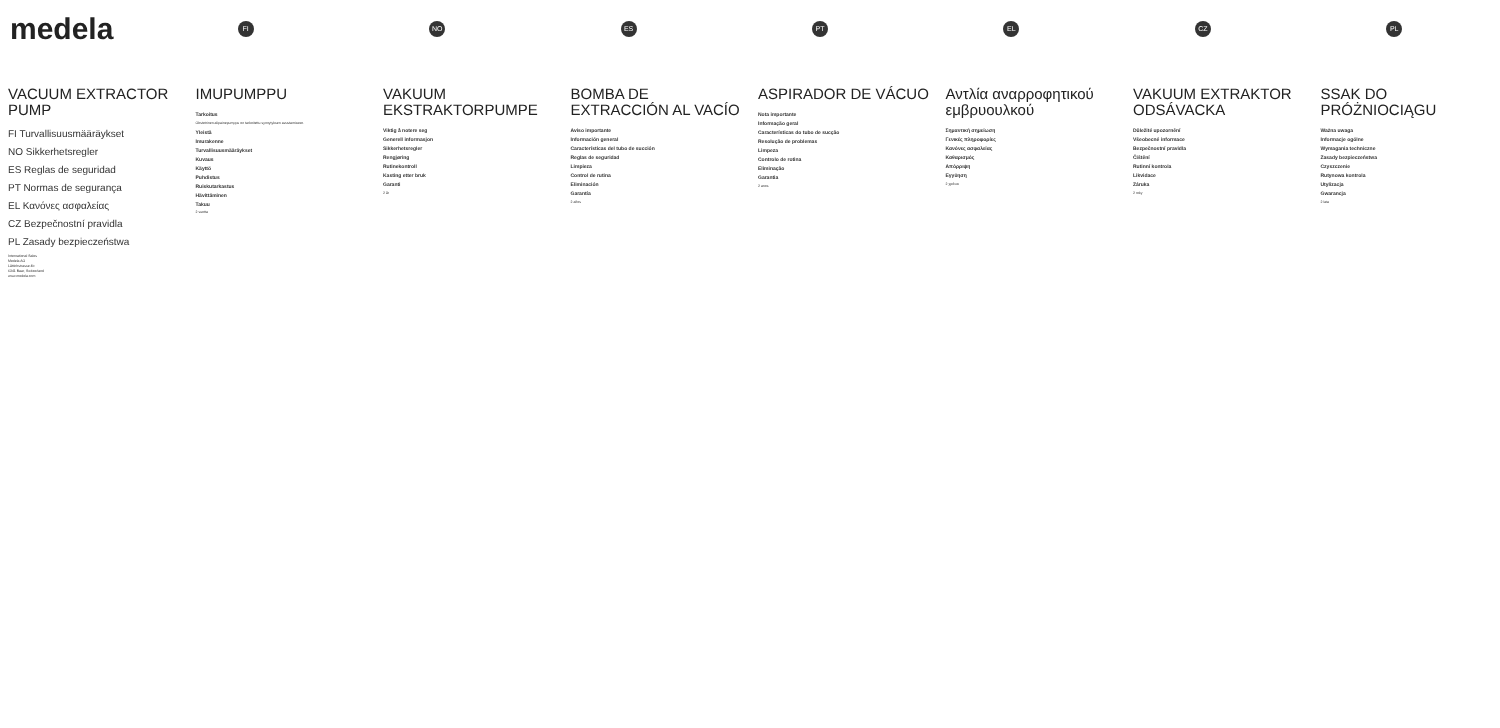medela
FI NO ES PT EL CZ PL
VACUUM EXTRACTOR PUMP
FI Turvallisuusmääräykset
NO Sikkerhetsregler
ES Reglas de seguridad
PT Normas de segurança
EL Κανόνες ασφαλείας
CZ Bezpečnostní pravidla
PL Zasady bezpieczeństwa
International Sales
Medela AG
Lättichstrasse 4b
6341 Baar, Switzerland
www.medela.com
IMUPUMPPU
Tarkoitus
Obstetrinen alipainepumppu on tarkoitettu synnytyksen avustamiseen.
Yleistä
Imurakenne
Turvallisuusmääräykset
Kuvaus
Käyttö
Puhdistus
Ruiskutarkastus
Hävittäminen
Takuu
2 vuotta
VAKUUM EKSTRAKTORPUMPE
Viktig å notere seg
Generell informasjon
Sikkerhetsregler
Rengjøring
Rutinekontroll
Kasting etter bruk
Garanti
2 år
BOMBA DE EXTRACCIÓN AL VACÍO
Aviso importante
Información general
Características del tubo de succión
Reglas de seguridad
Limpieza
Control de rutina
Eliminación
Garantía
2 años
ASPIRADOR DE VÁCUO
Nota importante
Informação geral
Características do tubo de sucção
Resolução de problemas
Limpeza
Controlo de rotina
Eliminação
Garantia
2 anos
Αντλία αναρροφητικού εμβρυουλκού
Σημαντική σημείωση
Γενικές πληροφορίες
Κανόνες ασφαλείας
Καθαρισμός
Απόρριψη
Εγγύηση
2 χρόνια
VAKUUM EXTRAKTOR ODSÁVACKA
Důležité upozornění
Všeobecné informace
Bezpečnostní pravidla
Čištění
Rutinní kontrola
Likvidace
Záruka
2 roky
SSAK DO PRÓŻNIOCIĄGU
Ważna uwaga
Informacje ogólne
Wymagania techniczne
Zasady bezpieczeństwa
Czyszczenie
Rutynowa kontrola
Utylizacja
Gwarancja
2 lata